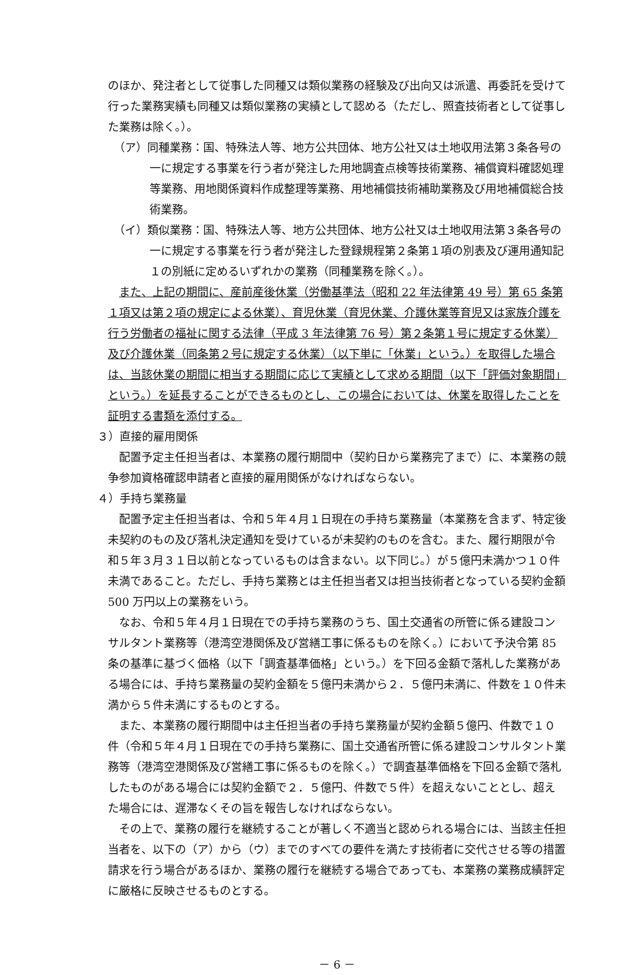のほか、発注者として従事した同種又は類似業務の経験及び出向又は派遣、再委託を受けて行った業務実績も同種又は類似業務の実績として認める（ただし、照査技術者として従事した業務は除く。）。
（ア）同種業務：国、特殊法人等、地方公共団体、地方公社又は土地収用法第３条各号の一に規定する事業を行う者が発注した用地調査点検等技術業務、補償資料確認処理等業務、用地関係資料作成整理等業務、用地補償技術補助業務及び用地補償総合技術業務。
（イ）類似業務：国、特殊法人等、地方公共団体、地方公社又は土地収用法第３条各号の一に規定する事業を行う者が発注した登録規程第２条第１項の別表及び運用通知記１の別紙に定めるいずれかの業務（同種業務を除く。）。
また、上記の期間に、産前産後休業（労働基準法（昭和 22 年法律第 49 号）第 65 条第１項又は第２項の規定による休業）、育児休業（育児休業、介護休業等育児又は家族介護を行う労働者の福祉に関する法律（平成 3 年法律第 76 号）第２条第１号に規定する休業）及び介護休業（同条第２号に規定する休業）（以下単に「休業」という。）を取得した場合は、当該休業の期間に相当する期間に応じて実績として求める期間（以下「評価対象期間」という。）を延長することができるものとし、この場合においては、休業を取得したことを証明する書類を添付する。
３）直接的雇用関係
配置予定主任担当者は、本業務の履行期間中（契約日から業務完了まで）に、本業務の競争参加資格確認申請者と直接的雇用関係がなければならない。
４）手持ち業務量
配置予定主任担当者は、令和５年４月１日現在の手持ち業務量（本業務を含まず、特定後未契約のもの及び落札決定通知を受けているが未契約のものを含む。また、履行期限が令和５年３月３１日以前となっているものは含まない。以下同じ。）が５億円未満かつ１０件未満であること。ただし、手持ち業務とは主任担当者又は担当技術者となっている契約金額 500 万円以上の業務をいう。
なお、令和５年４月１日現在での手持ち業務のうち、国土交通省の所管に係る建設コンサルタント業務等（港湾空港関係及び営繕工事に係るものを除く。）において予決令第 85 条の基準に基づく価格（以下「調査基準価格」という。）を下回る金額で落札した業務がある場合には、手持ち業務量の契約金額を５億円未満から２．５億円未満に、件数を１０件未満から５件未満にするものとする。
また、本業務の履行期間中は主任担当者の手持ち業務量が契約金額５億円、件数で１０件（令和５年４月１日現在での手持ち業務に、国土交通省所管に係る建設コンサルタント業務等（港湾空港関係及び営繕工事に係るものを除く。）で調査基準価格を下回る金額で落札したものがある場合には契約金額で２．５億円、件数で５件）を超えないこととし、超えた場合には、遅滞なくその旨を報告しなければならない。
その上で、業務の履行を継続することが著しく不適当と認められる場合には、当該主任担当者を、以下の（ア）から（ウ）までのすべての要件を満たす技術者に交代させる等の措置請求を行う場合があるほか、業務の履行を継続する場合であっても、本業務の業務成績評定に厳格に反映させるものとする。
－ 6 －